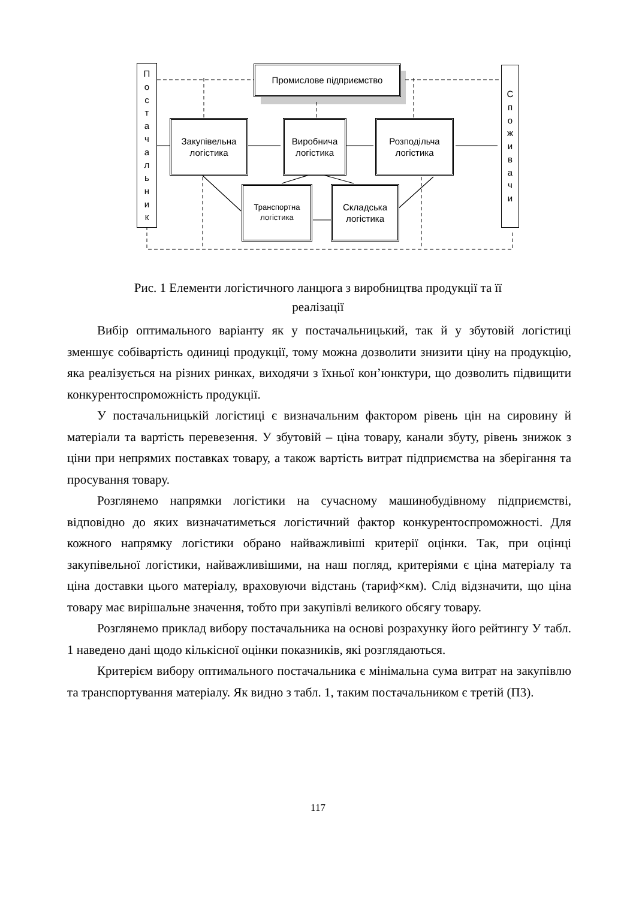Постачальник
Промислове підприємство
Закупівельна логістика
Виробнича логістика
Розподільча логістика
Транспортна логістика
Складська логістика
Споживачи
Рис. 1 Елементи логістичного ланцюга з виробництва продукції та її реалізації
Вибір оптимального варіанту як у постачальницький, так й у збутовій логістиці зменшує собівартість одиниці продукції, тому можна дозволити знизити ціну на продукцію, яка реалізується на різних ринках, виходячи з їхньої кон’юнктури, що дозволить підвищити конкурентоспроможність продукції.
У постачальницькій логістиці є визначальним фактором рівень цін на сировину й матеріали та вартість перевезення. У збутовій – ціна товару, канали збуту, рівень знижок з ціни при непрямих поставках товару, а також вартість витрат підприємства на зберігання та просування товару.
Розглянемо напрямки логістики на сучасному машинобудівному підприємстві, відповідно до яких визначатиметься логістичний фактор конкурентоспроможності. Для кожного напрямку логістики обрано найважливіші критерії оцінки. Так, при оцінці закупівельної логістики, найважливішими, на наш погляд, критеріями є ціна матеріалу та ціна доставки цього матеріалу, враховуючи відстань (тариф×км). Слід відзначити, що ціна товару має вирішальне значення, тобто при закупівлі великого обсягу товару.
Розглянемо приклад вибору постачальника на основі розрахунку його рейтингу У табл. 1 наведено дані щодо кількісної оцінки показників, які розглядаються.
Критерієм вибору оптимального постачальника є мінімальна сума витрат на закупівлю та транспортування матеріалу. Як видно з табл. 1, таким постачальником є третій (П3).
117